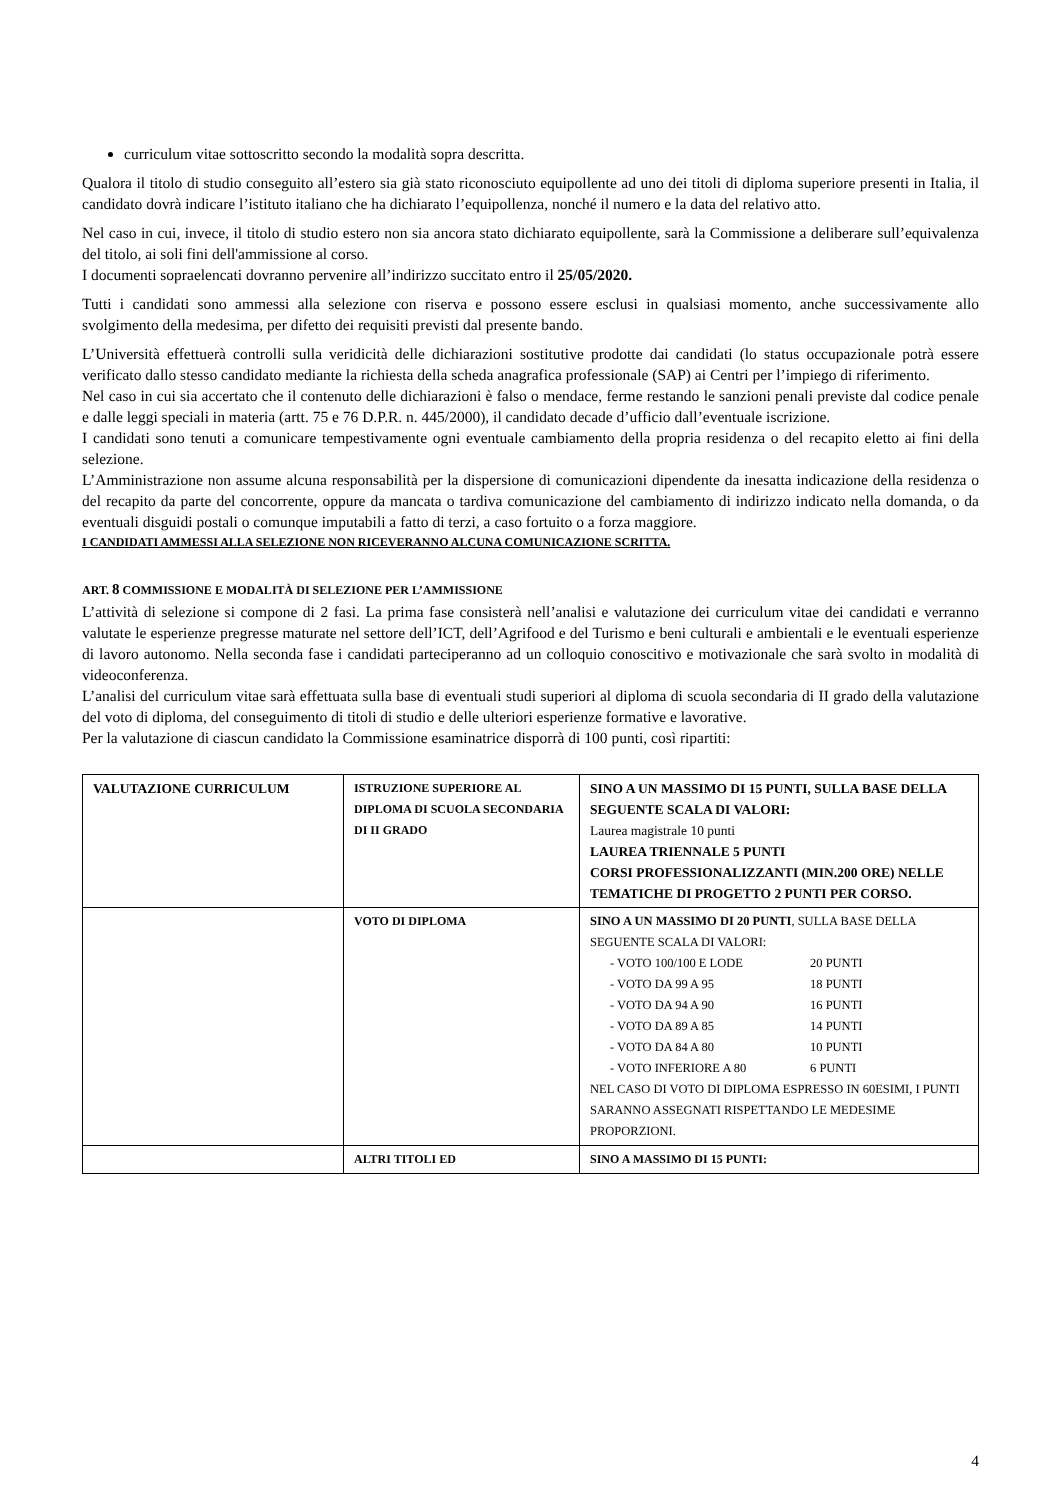curriculum vitae sottoscritto secondo la modalità sopra descritta.
Qualora il titolo di studio conseguito all’estero sia già stato riconosciuto equipollente ad uno dei titoli di diploma superiore presenti in Italia, il candidato dovrà indicare l’istituto italiano che ha dichiarato l’equipollenza, nonché il numero e la data del relativo atto.
Nel caso in cui, invece, il titolo di studio estero non sia ancora stato dichiarato equipollente, sarà la Commissione a deliberare sull’equivalenza del titolo, ai soli fini dell'ammissione al corso.
I documenti sopraelencati dovranno pervenire all’indirizzo succitato entro il 25/05/2020.
Tutti i candidati sono ammessi alla selezione con riserva e possono essere esclusi in qualsiasi momento, anche successivamente allo svolgimento della medesima, per difetto dei requisiti previsti dal presente bando.
L’Università effettuerà controlli sulla veridicità delle dichiarazioni sostitutive prodotte dai candidati (lo status occupazionale potrà essere verificato dallo stesso candidato mediante la richiesta della scheda anagrafica professionale (SAP) ai Centri per l’impiego di riferimento.
Nel caso in cui sia accertato che il contenuto delle dichiarazioni è falso o mendace, ferme restando le sanzioni penali previste dal codice penale e dalle leggi speciali in materia (artt. 75 e 76 D.P.R. n. 445/2000), il candidato decade d’ufficio dall’eventuale iscrizione.
I candidati sono tenuti a comunicare tempestivamente ogni eventuale cambiamento della propria residenza o del recapito eletto ai fini della selezione.
L’Amministrazione non assume alcuna responsabilità per la dispersione di comunicazioni dipendente da inesatta indicazione della residenza o del recapito da parte del concorrente, oppure da mancata o tardiva comunicazione del cambiamento di indirizzo indicato nella domanda, o da eventuali disguidi postali o comunque imputabili a fatto di terzi, a caso fortuito o a forza maggiore.
I CANDIDATI AMMESSI ALLA SELEZIONE NON RICEVERANNO ALCUNA COMUNICAZIONE SCRITTA.
ART. 8 COMMISSIONE E MODALITÀ DI SELEZIONE PER L’AMMISSIONE
L’attività di selezione si compone di 2 fasi. La prima fase consisterà nell’analisi e valutazione dei curriculum vitae dei candidati e verranno valutate le esperienze pregresse maturate nel settore dell’ICT, dell’Agrifood e del Turismo e beni culturali e ambientali e le eventuali esperienze di lavoro autonomo. Nella seconda fase i candidati parteciperanno ad un colloquio conoscitivo e motivazionale che sarà svolto in modalità di videoconferenza.
L’analisi del curriculum vitae sarà effettuata sulla base di eventuali studi superiori al diploma di scuola secondaria di II grado della valutazione del voto di diploma, del conseguimento di titoli di studio e delle ulteriori esperienze formative e lavorative.
Per la valutazione di ciascun candidato la Commissione esaminatrice disporrà di 100 punti, così ripartiti:
| VALUTAZIONE CURRICULUM | ISTRUZIONE SUPERIORE AL DIPLOMA DI SCUOLA SECONDARIA DI II GRADO | SINO A UN MASSIMO DI 15 PUNTI, SULLA BASE DELLA SEGUENTE SCALA DI VALORI: Laurea magistrale 10 punti LAUREA TRIENNALE 5 PUNTI CORSI PROFESSIONALIZZANTI (MIN.200 ORE) NELLE TEMATICHE DI PROGETTO 2 PUNTI PER CORSO. |
| | VOTO DI DIPLOMA | SINO A UN MASSIMO DI 20 PUNTI , SULLA BASE DELLA SEGUENTE SCALA DI VALORI: - VOTO 100/100 E LODE 20 PUNTI - VOTO DA 99 A 95 18 PUNTI - VOTO DA 94 A 90 16 PUNTI - VOTO DA 89 A 85 14 PUNTI - VOTO DA 84 A 80 10 PUNTI - VOTO INFERIORE A 80 6 PUNTI NEL CASO DI VOTO DI DIPLOMA ESPRESSO IN 60ESIMI, I PUNTI SARANNO ASSEGNATI RISPETTANDO LE MEDESIME PROPORZIONI. |
| | ALTRI TITOLI ED | SINO A MASSIMO DI 15 PUNTI: |
4